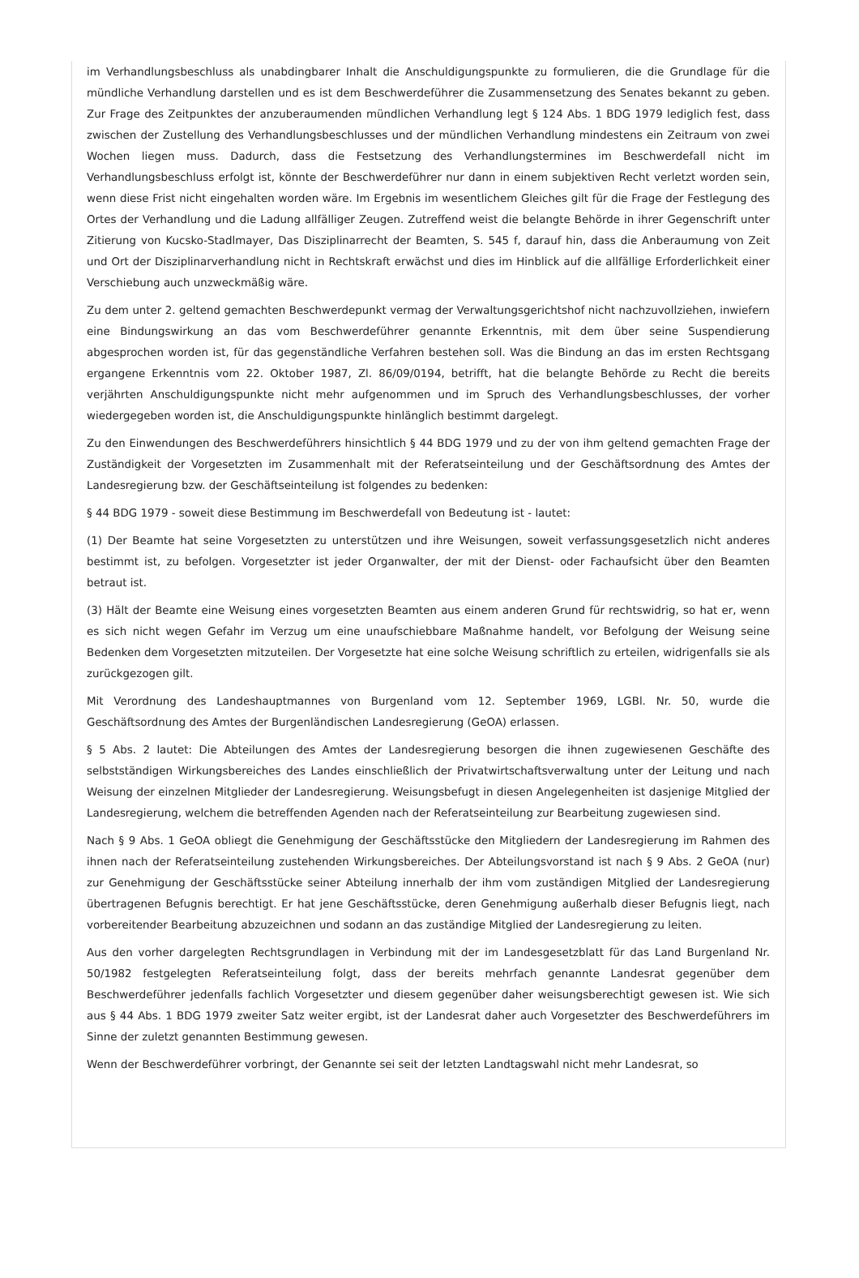im Verhandlungsbeschluss als unabdingbarer Inhalt die Anschuldigungspunkte zu formulieren, die die Grundlage für die mündliche Verhandlung darstellen und es ist dem Beschwerdeführer die Zusammensetzung des Senates bekannt zu geben. Zur Frage des Zeitpunktes der anzuberaumenden mündlichen Verhandlung legt § 124 Abs. 1 BDG 1979 lediglich fest, dass zwischen der Zustellung des Verhandlungsbeschlusses und der mündlichen Verhandlung mindestens ein Zeitraum von zwei Wochen liegen muss. Dadurch, dass die Festsetzung des Verhandlungstermines im Beschwerdefall nicht im Verhandlungsbeschluss erfolgt ist, könnte der Beschwerdeführer nur dann in einem subjektiven Recht verletzt worden sein, wenn diese Frist nicht eingehalten worden wäre. Im Ergebnis im wesentlichem Gleiches gilt für die Frage der Festlegung des Ortes der Verhandlung und die Ladung allfälliger Zeugen. Zutreffend weist die belangte Behörde in ihrer Gegenschrift unter Zitierung von Kucsko-Stadlmayer, Das Disziplinarrecht der Beamten, S. 545 f, darauf hin, dass die Anberaumung von Zeit und Ort der Disziplinarverhandlung nicht in Rechtskraft erwächst und dies im Hinblick auf die allfällige Erforderlichkeit einer Verschiebung auch unzweckmäßig wäre.
Zu dem unter 2. geltend gemachten Beschwerdepunkt vermag der Verwaltungsgerichtshof nicht nachzuvollziehen, inwiefern eine Bindungswirkung an das vom Beschwerdeführer genannte Erkenntnis, mit dem über seine Suspendierung abgesprochen worden ist, für das gegenständliche Verfahren bestehen soll. Was die Bindung an das im ersten Rechtsgang ergangene Erkenntnis vom 22. Oktober 1987, Zl. 86/09/0194, betrifft, hat die belangte Behörde zu Recht die bereits verjährten Anschuldigungspunkte nicht mehr aufgenommen und im Spruch des Verhandlungsbeschlusses, der vorher wiedergegeben worden ist, die Anschuldigungspunkte hinlänglich bestimmt dargelegt.
Zu den Einwendungen des Beschwerdeführers hinsichtlich § 44 BDG 1979 und zu der von ihm geltend gemachten Frage der Zuständigkeit der Vorgesetzten im Zusammenhalt mit der Referatseinteilung und der Geschäftsordnung des Amtes der Landesregierung bzw. der Geschäftseinteilung ist folgendes zu bedenken:
§ 44 BDG 1979 - soweit diese Bestimmung im Beschwerdefall von Bedeutung ist - lautet:
(1) Der Beamte hat seine Vorgesetzten zu unterstützen und ihre Weisungen, soweit verfassungsgesetzlich nicht anderes bestimmt ist, zu befolgen. Vorgesetzter ist jeder Organwalter, der mit der Dienst- oder Fachaufsicht über den Beamten betraut ist.
(3) Hält der Beamte eine Weisung eines vorgesetzten Beamten aus einem anderen Grund für rechtswidrig, so hat er, wenn es sich nicht wegen Gefahr im Verzug um eine unaufschiebbare Maßnahme handelt, vor Befolgung der Weisung seine Bedenken dem Vorgesetzten mitzuteilen. Der Vorgesetzte hat eine solche Weisung schriftlich zu erteilen, widrigenfalls sie als zurückgezogen gilt.
Mit Verordnung des Landeshauptmannes von Burgenland vom 12. September 1969, LGBl. Nr. 50, wurde die Geschäftsordnung des Amtes der Burgenländischen Landesregierung (GeOA) erlassen.
§ 5 Abs. 2 lautet: Die Abteilungen des Amtes der Landesregierung besorgen die ihnen zugewiesenen Geschäfte des selbstständigen Wirkungsbereiches des Landes einschließlich der Privatwirtschaftsverwaltung unter der Leitung und nach Weisung der einzelnen Mitglieder der Landesregierung. Weisungsbefugt in diesen Angelegenheiten ist dasjenige Mitglied der Landesregierung, welchem die betreffenden Agenden nach der Referatseinteilung zur Bearbeitung zugewiesen sind.
Nach § 9 Abs. 1 GeOA obliegt die Genehmigung der Geschäftsstücke den Mitgliedern der Landesregierung im Rahmen des ihnen nach der Referatseinteilung zustehenden Wirkungsbereiches. Der Abteilungsvorstand ist nach § 9 Abs. 2 GeOA (nur) zur Genehmigung der Geschäftsstücke seiner Abteilung innerhalb der ihm vom zuständigen Mitglied der Landesregierung übertragenen Befugnis berechtigt. Er hat jene Geschäftsstücke, deren Genehmigung außerhalb dieser Befugnis liegt, nach vorbereitender Bearbeitung abzuzeichnen und sodann an das zuständige Mitglied der Landesregierung zu leiten.
Aus den vorher dargelegten Rechtsgrundlagen in Verbindung mit der im Landesgesetzblatt für das Land Burgenland Nr. 50/1982 festgelegten Referatseinteilung folgt, dass der bereits mehrfach genannte Landesrat gegenüber dem Beschwerdeführer jedenfalls fachlich Vorgesetzter und diesem gegenüber daher weisungsberechtigt gewesen ist. Wie sich aus § 44 Abs. 1 BDG 1979 zweiter Satz weiter ergibt, ist der Landesrat daher auch Vorgesetzter des Beschwerdeführers im Sinne der zuletzt genannten Bestimmung gewesen.
Wenn der Beschwerdeführer vorbringt, der Genannte sei seit der letzten Landtagswahl nicht mehr Landesrat, so